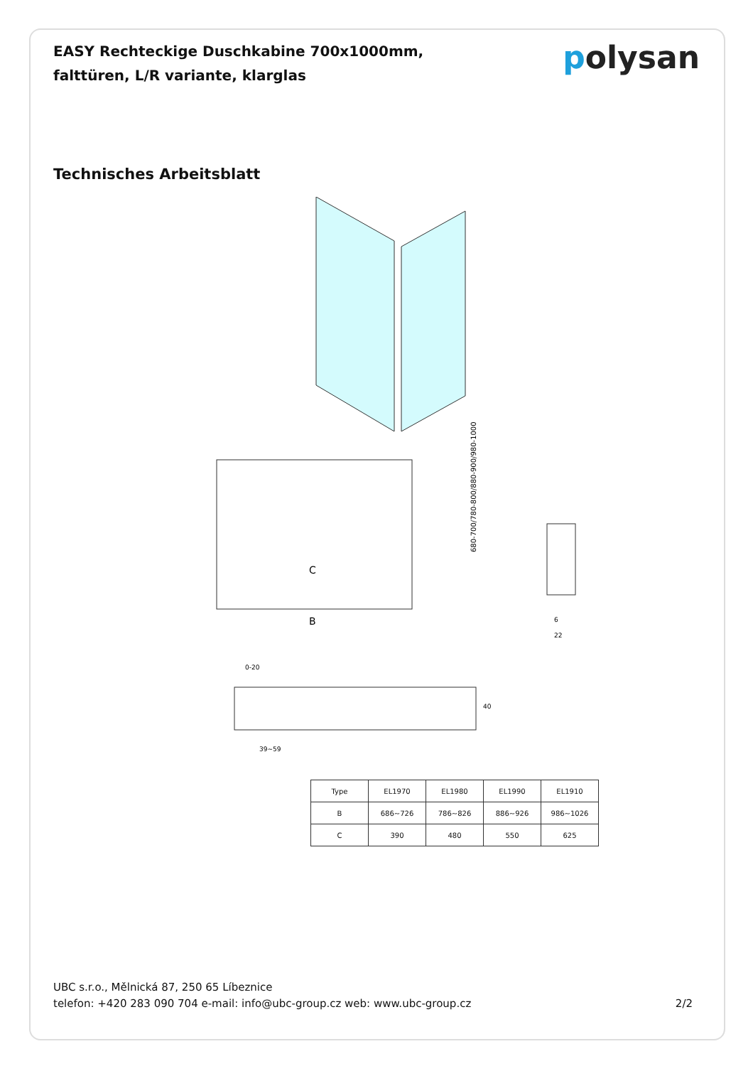EASY Rechteckige Duschkabine 700x1000mm,
falttüren, L/R variante, klarglas
polysan
Technisches Arbeitsblatt
C
B
680-700/780-800/880-900/980-1000
6
22
0-20
39~59
40
| Type | EL1970 | EL1980 | EL1990 | EL1910 |
| --- | --- | --- | --- | --- |
| B | 686~726 | 786~826 | 886~926 | 986~1026 |
| C | 390 | 480 | 550 | 625 |
UBC s.r.o., Mělnická 87, 250 65 Líbeznice
telefon: +420 283 090 704 e-mail: info@ubc-group.cz web: www.ubc-group.cz
2/2